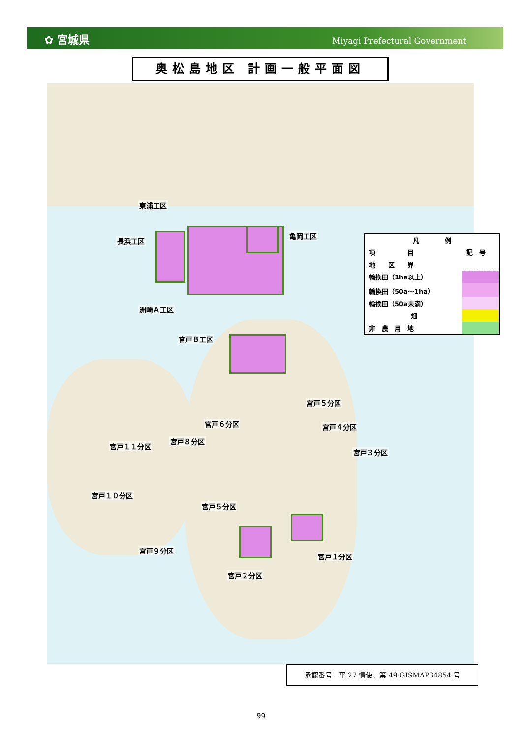✿ 宮城県 Miyagi Prefectural Government
奥松島地区 計画一般平面図
東浦工区
長浜工区
亀岡工区
洲崎Ａ工区
宮戸Ｂ工区
宮戸５分区
宮戸６分区 宮戸４分区
宮戸８分区
宮戸１１分区
宮戸３分区
宮戸１０分区
宮戸５分区
宮戸９分区
宮戸１分区
宮戸２分区
| 凡 例 | |
| --- | --- |
| 項 目 | 記 号 |
| 地 区 界 | |
| 輪換田（1ha以上） | |
| 輪換田（50a～1ha） | |
| 輪換田（50a未満） | |
| 畑 | |
| 非 農 用 地 | |
承認番号　平 27 情使、第 49-GISMAP34854 号
99